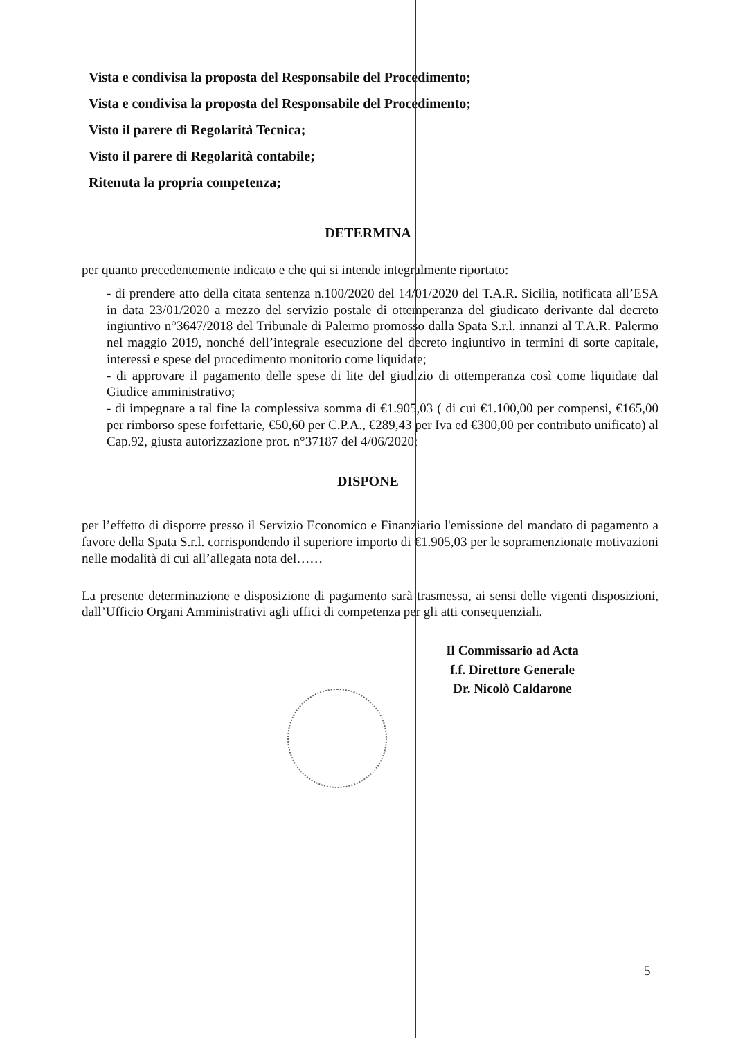Vista e condivisa la proposta del Responsabile del Procedimento;
Vista e condivisa la proposta del Responsabile del Procedimento;
Visto il parere di Regolarità Tecnica;
Visto il parere di Regolarità contabile;
Ritenuta la propria competenza;
DETERMINA
per quanto precedentemente indicato e che qui si intende integralmente riportato:
- di prendere atto della citata sentenza n.100/2020 del 14/01/2020 del T.A.R. Sicilia, notificata all’ESA in data 23/01/2020 a mezzo del servizio postale di ottemperanza del giudicato derivante dal decreto ingiuntivo n°3647/2018 del Tribunale di Palermo promosso dalla Spata S.r.l. innanzi al T.A.R. Palermo nel maggio 2019, nonché dell’integrale esecuzione del decreto ingiuntivo in termini di sorte capitale, interessi e spese del procedimento monitorio come liquidate;
- di approvare il pagamento delle spese di lite del giudizio di ottemperanza così come liquidate dal Giudice amministrativo;
- di impegnare a tal fine la complessiva somma di €1.905,03 ( di cui €1.100,00 per compensi, €165,00 per rimborso spese forfettarie, €50,60 per C.P.A., €289,43 per Iva ed €300,00 per contributo unificato) al Cap.92, giusta autorizzazione prot. n°37187 del 4/06/2020;
DISPONE
per l’effetto di disporre presso il Servizio Economico e Finanziario l'emissione del mandato di pagamento a favore della Spata S.r.l. corrispondendo il superiore importo di €1.905,03 per le sopramenzionate motivazioni nelle modalità di cui all’allegata nota del……
La presente determinazione e disposizione di pagamento sarà trasmessa, ai sensi delle vigenti disposizioni, dall’Ufficio Organi Amministrativi agli uffici di competenza per gli atti consequenziali.
Il Commissario ad Acta
f.f. Direttore Generale
Dr. Nicolò Caldarone
5